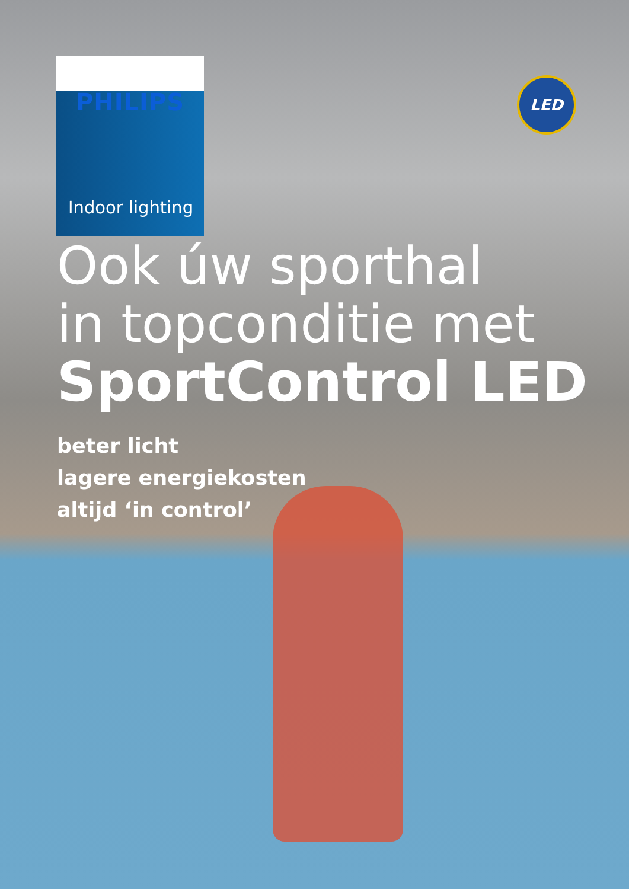PHILIPS
Indoor lighting
LED
Ook úw sporthal
in topconditie met
SportControl LED
beter licht
lagere energiekosten
altijd ‘in control’